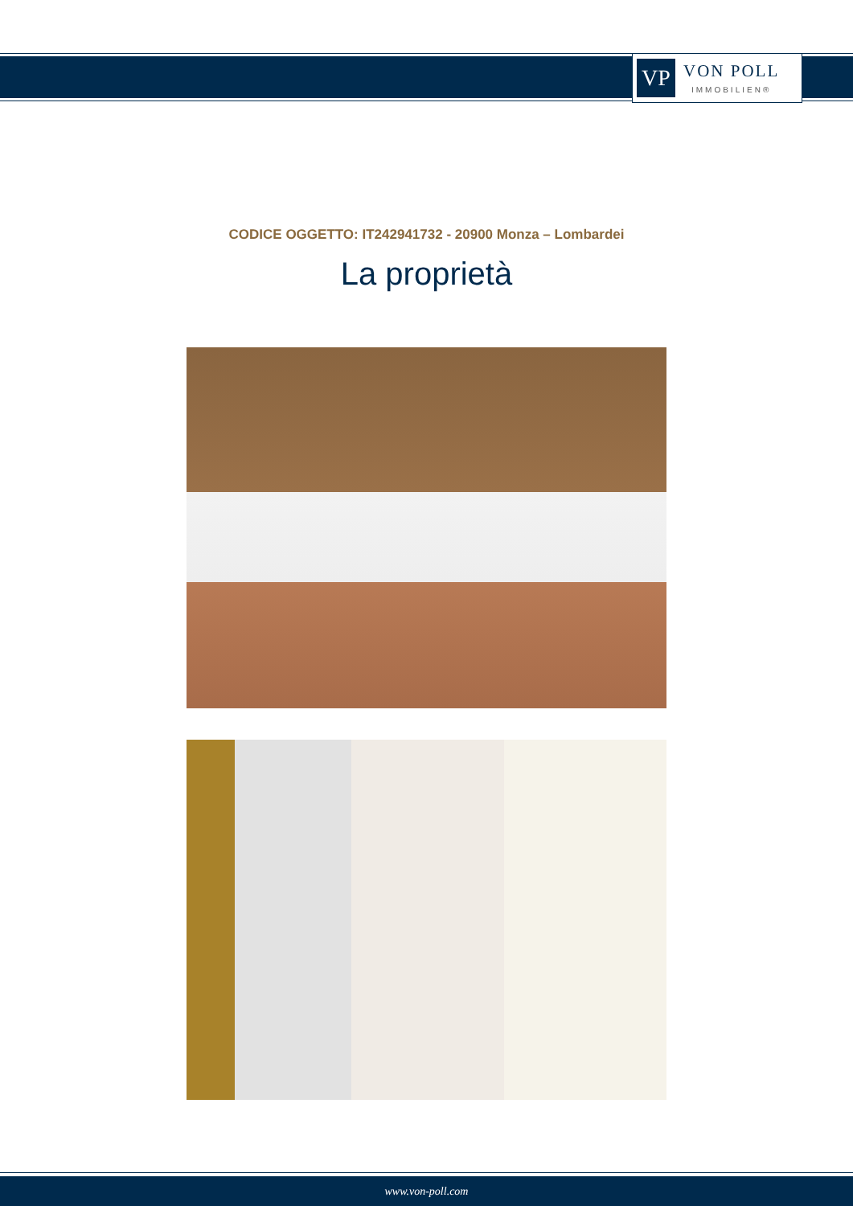VP
VON POLL
IMMOBILIEN®
CODICE OGGETTO: IT242941732 - 20900 Monza – Lombardei
La proprietà
www.von-poll.com